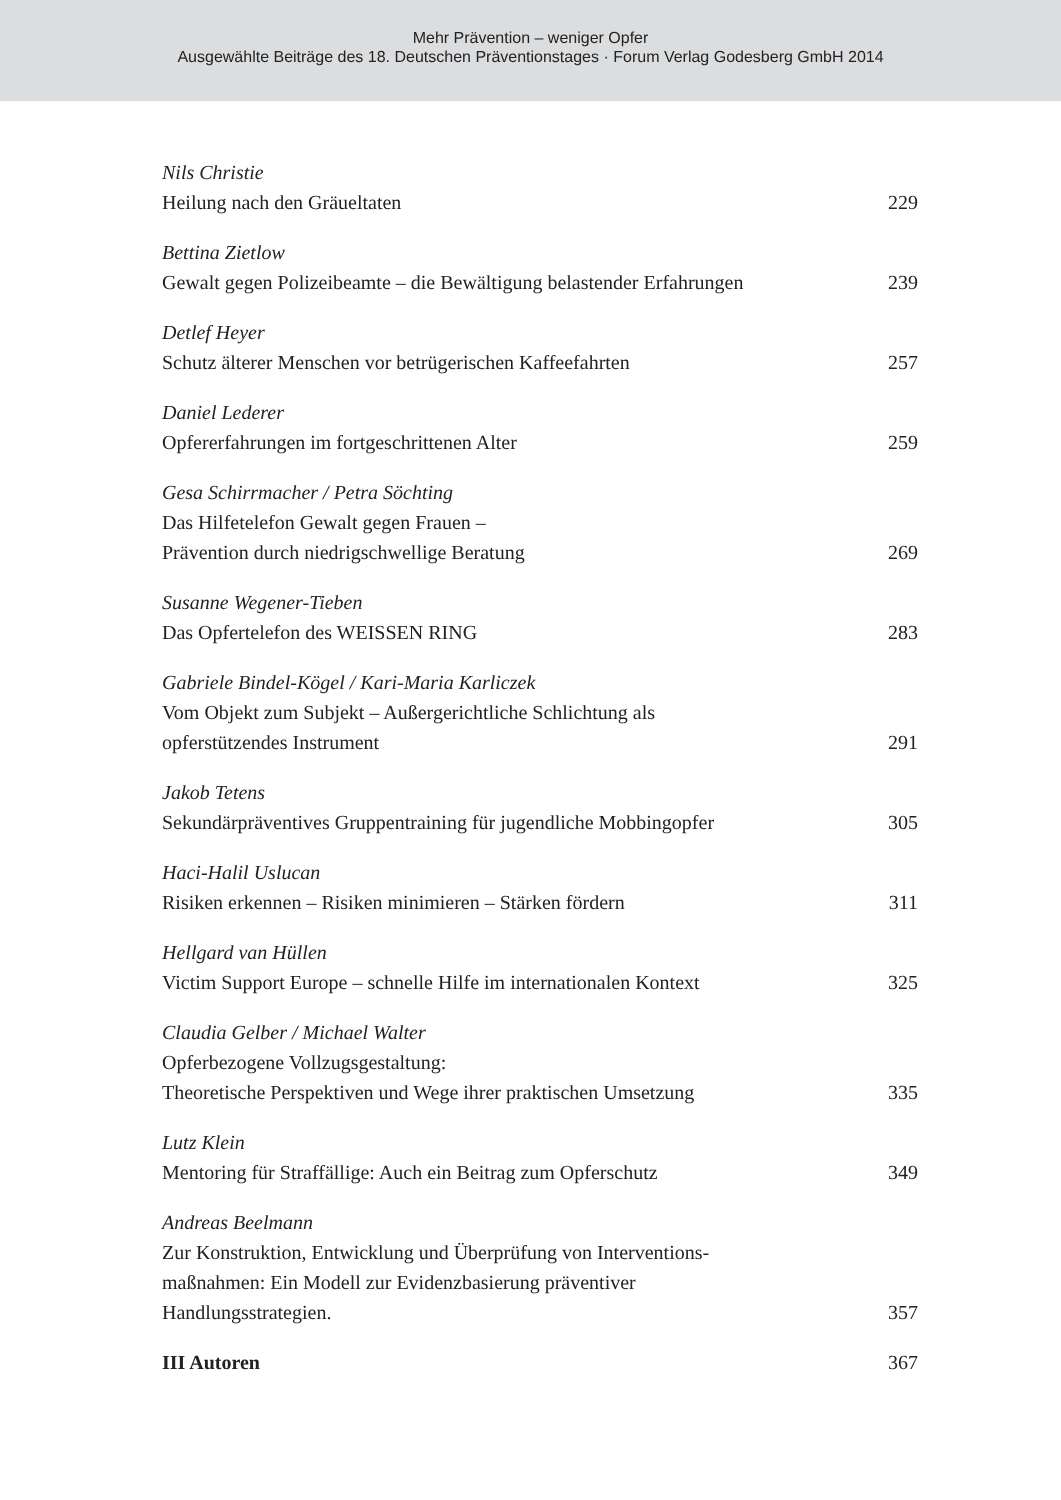Mehr Prävention – weniger Opfer
Ausgewählte Beiträge des 18. Deutschen Präventionstages · Forum Verlag Godesberg GmbH 2014
Nils Christie
Heilung nach den Gräueltaten 229
Bettina Zietlow
Gewalt gegen Polizeibeamte – die Bewältigung belastender Erfahrungen 239
Detlef Heyer
Schutz älterer Menschen vor betrügerischen Kaffeefahrten 257
Daniel Lederer
Opfererfahrungen im fortgeschrittenen Alter 259
Gesa Schirrmacher / Petra Söchting
Das Hilfetelefon Gewalt gegen Frauen –
Prävention durch niedrigschwellige Beratung 269
Susanne Wegener-Tieben
Das Opfertelefon des WEISSEN RING 283
Gabriele Bindel-Kögel / Kari-Maria Karliczek
Vom Objekt zum Subjekt – Außergerichtliche Schlichtung als
opferstützendes Instrument 291
Jakob Tetens
Sekundärpräventives Gruppentraining für jugendliche Mobbingopfer 305
Haci-Halil Uslucan
Risiken erkennen – Risiken minimieren – Stärken fördern 311
Hellgard van Hüllen
Victim Support Europe – schnelle Hilfe im internationalen Kontext 325
Claudia Gelber / Michael Walter
Opferbezogene Vollzugsgestaltung:
Theoretische Perspektiven und Wege ihrer praktischen Umsetzung 335
Lutz Klein
Mentoring für Straffällige: Auch ein Beitrag zum Opferschutz 349
Andreas Beelmann
Zur Konstruktion, Entwicklung und Überprüfung von Interventions-
maßnahmen: Ein Modell zur Evidenzbasierung präventiver
Handlungsstrategien. 357
III Autoren 367